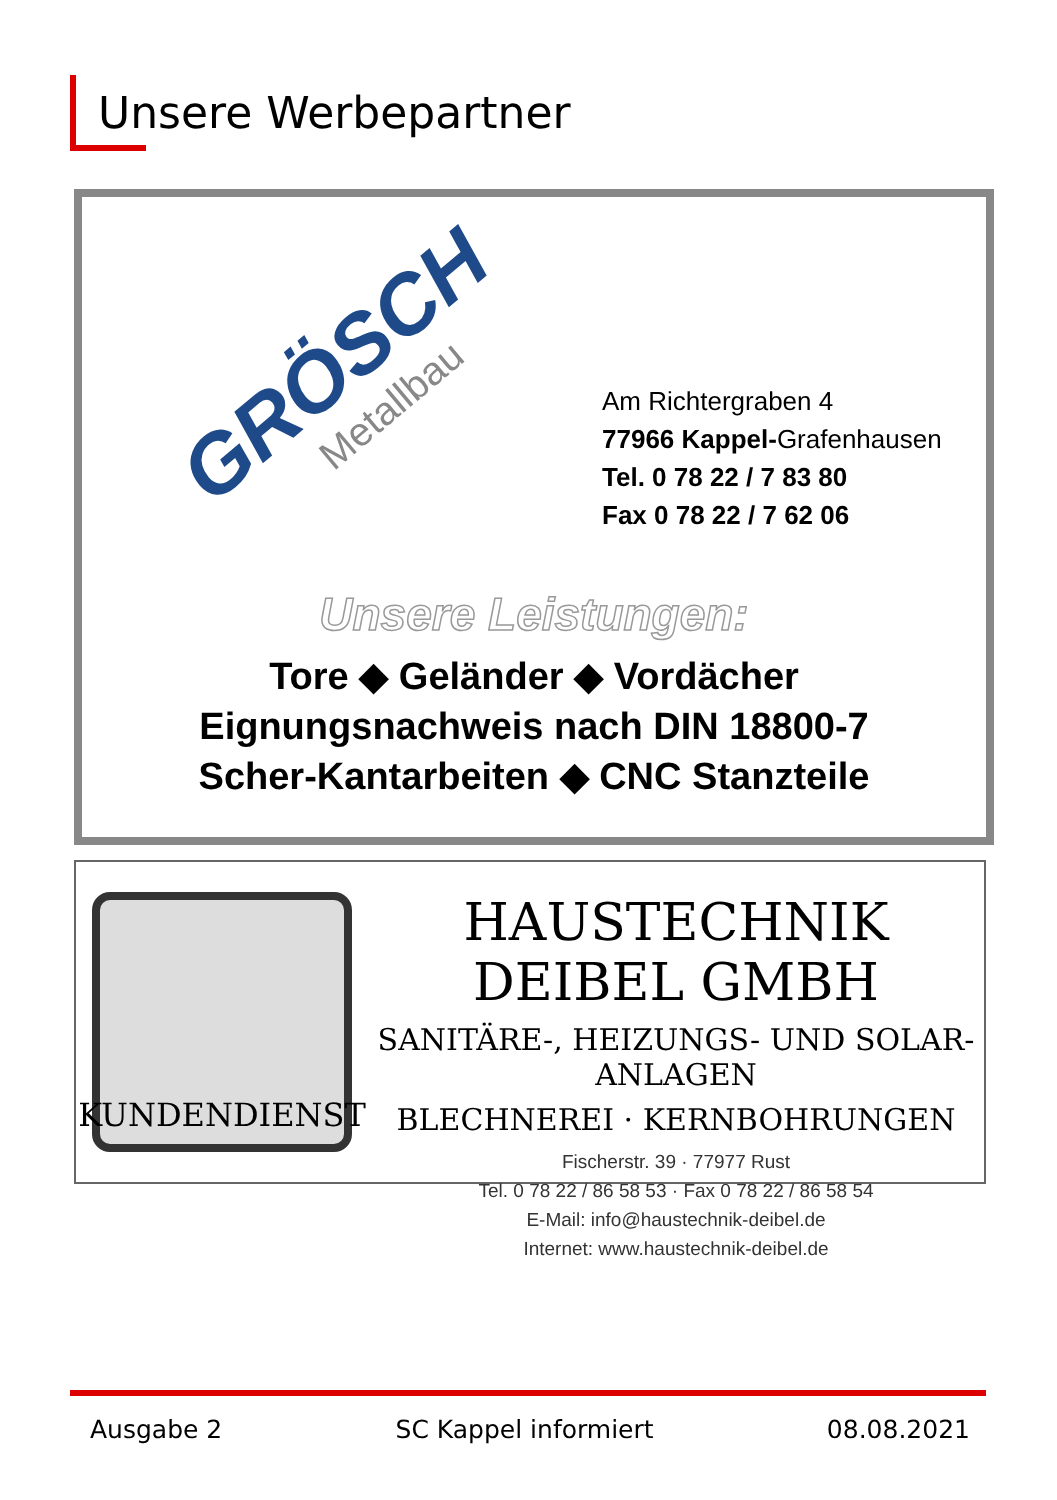Unsere Werbepartner
GRÖSCH
Metallbau
Am Richtergraben 4
77966 Kappel-Grafenhausen
Tel. 0 78 22 / 7 83 80
Fax 0 78 22 / 7 62 06
Unsere Leistungen:
Tore ◆ Geländer ◆ Vordächer
Eignungsnachweis nach DIN 18800-7
Scher-Kantarbeiten ◆ CNC Stanzteile
KUNDENDIENST
HAUSTECHNIK DEIBEL GMBH
SANITÄRE-, HEIZUNGS- UND SOLAR-ANLAGEN
BLECHNEREI · KERNBOHRUNGEN
Fischerstr. 39 · 77977 Rust
Tel. 0 78 22 / 86 58 53 · Fax 0 78 22 / 86 58 54
E-Mail: info@haustechnik-deibel.de
Internet: www.haustechnik-deibel.de
Ausgabe 2 SC Kappel informiert 08.08.2021